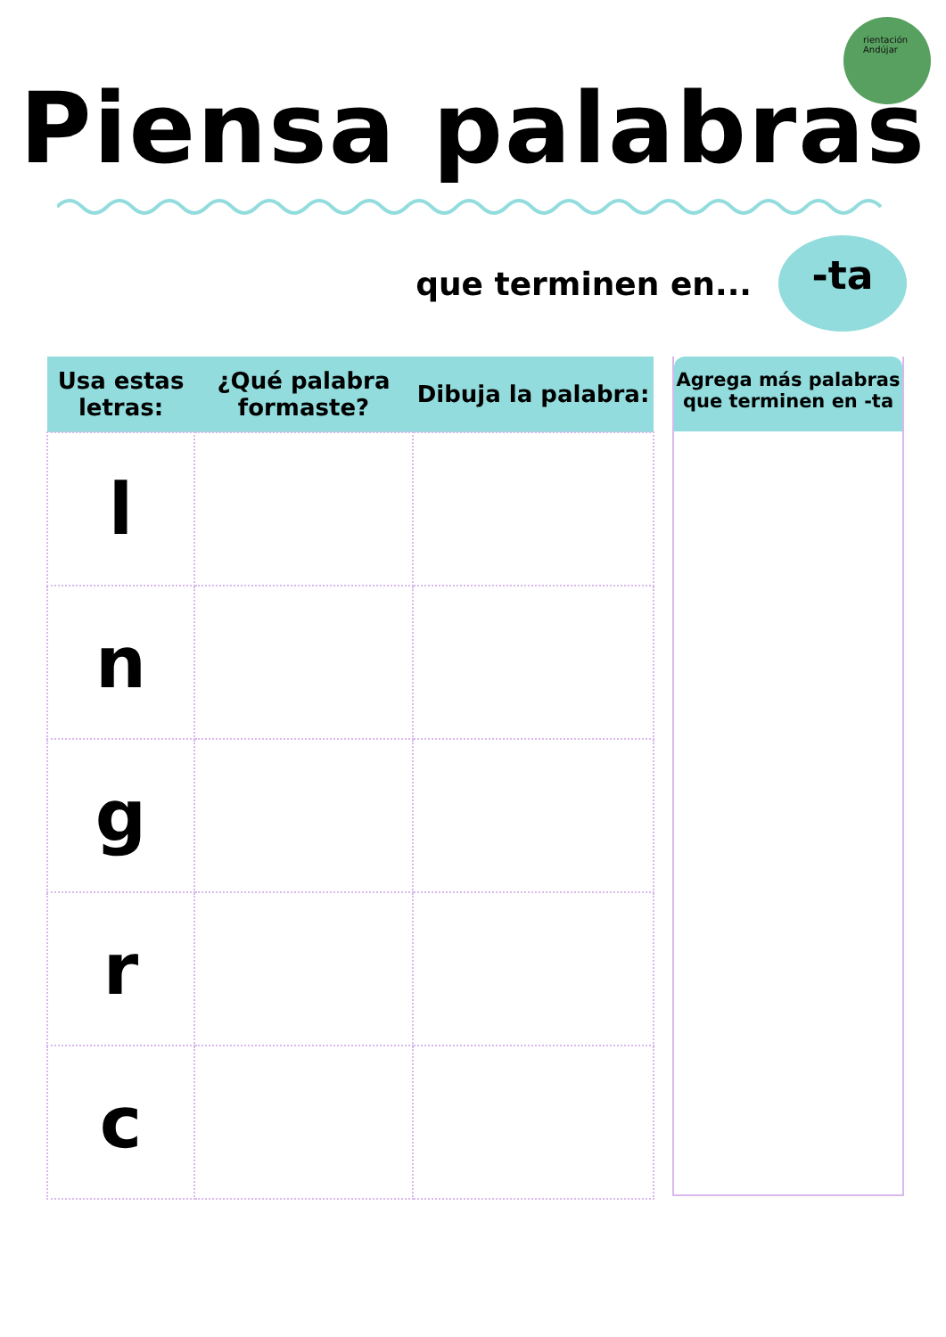rientación
Andújar
Piensa palabras
que terminen en...
-ta
| Usa estas letras: | ¿Qué palabra formaste? | Dibuja la palabra: |
| --- | --- | --- |
| l | | |
| n | | |
| g | | |
| r | | |
| c | | |
Agrega más palabras que terminen en -ta